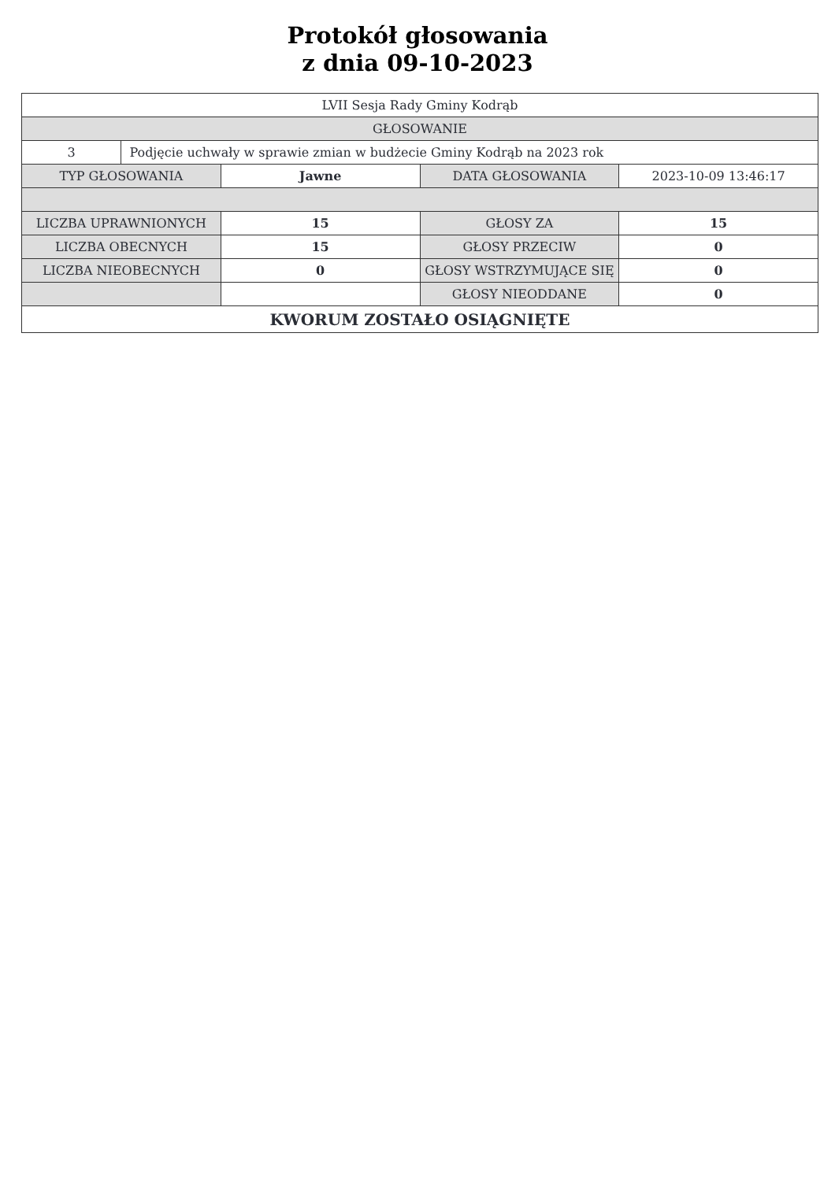Protokół głosowania
z dnia 09-10-2023
| LVII Sesja Rady Gminy Kodrąb | | | | |
| GŁOSOWANIE | | | | |
| 3 | Podjęcie uchwały w sprawie zmian w budżecie Gminy Kodrąb na 2023 rok | | | |
| TYP GŁOSOWANIA | | Jawne | DATA GŁOSOWANIA | 2023-10-09 13:46:17 |
| LICZBA UPRAWNIONYCH | | 15 | GŁOSY ZA | 15 |
| LICZBA OBECNYCH | | 15 | GŁOSY PRZECIW | 0 |
| LICZBA NIEOBECNYCH | | 0 | GŁOSY WSTRZYMUJĄCE SIĘ | 0 |
| | | | GŁOSY NIEODDANE | 0 |
| KWORUM ZOSTAŁO OSIĄGNIĘTE | | | | |